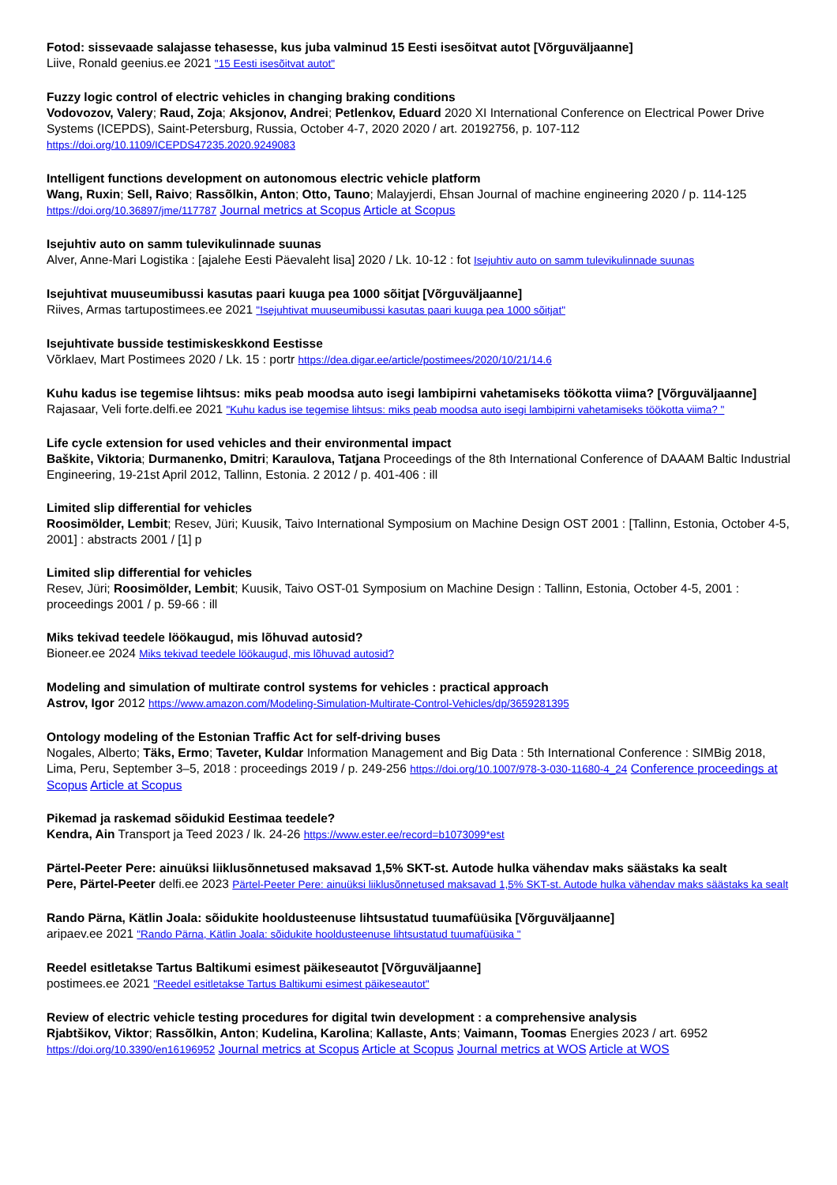Fotod: sissevaade salajasse tehasesse, kus juba valminud 15 Eesti isesõitvat autot [Võrguväljaanne]
Liive, Ronald geenius.ee 2021 "15 Eesti isesõitvat autot"
Fuzzy logic control of electric vehicles in changing braking conditions
Vodovozov, Valery; Raud, Zoja; Aksjonov, Andrei; Petlenkov, Eduard 2020 XI International Conference on Electrical Power Drive Systems (ICEPDS), Saint-Petersburg, Russia, October 4-7, 2020 2020 / art. 20192756, p. 107-112
https://doi.org/10.1109/ICEPDS47235.2020.9249083
Intelligent functions development on autonomous electric vehicle platform
Wang, Ruxin; Sell, Raivo; Rassõlkin, Anton; Otto, Tauno; Malayjerdi, Ehsan Journal of machine engineering 2020 / p. 114-125 https://doi.org/10.36897/jme/117787 Journal metrics at Scopus Article at Scopus
Isejuhtiv auto on samm tulevikulinnade suunas
Alver, Anne-Mari Logistika : [ajalehe Eesti Päevaleht lisa] 2020 / Lk. 10-12 : fot Isejuhtiv auto on samm tulevikulinnade suunas
Isejuhtivat muuseumibussi kasutas paari kuuga pea 1000 sõitjat [Võrguväljaanne]
Riives, Armas tartupostimees.ee 2021 "Isejuhtivat muuseumibussi kasutas paari kuuga pea 1000 sõitjat"
Isejuhtivate busside testimiskeskkond Eestisse
Võrklaev, Mart Postimees 2020 / Lk. 15 : portr https://dea.digar.ee/article/postimees/2020/10/21/14.6
Kuhu kadus ise tegemise lihtsus: miks peab moodsa auto isegi lambipirni vahetamiseks töökotta viima? [Võrguväljaanne]
Rajasaar, Veli forte.delfi.ee 2021 "Kuhu kadus ise tegemise lihtsus: miks peab moodsa auto isegi lambipirni vahetamiseks töökotta viima? "
Life cycle extension for used vehicles and their environmental impact
Baškite, Viktoria; Durmanenko, Dmitri; Karaulova, Tatjana Proceedings of the 8th International Conference of DAAAM Baltic Industrial Engineering, 19-21st April 2012, Tallinn, Estonia. 2 2012 / p. 401-406 : ill
Limited slip differential for vehicles
Roosimölder, Lembit; Resev, Jüri; Kuusik, Taivo International Symposium on Machine Design OST 2001 : [Tallinn, Estonia, October 4-5, 2001] : abstracts 2001 / [1] p
Limited slip differential for vehicles
Resev, Jüri; Roosimölder, Lembit; Kuusik, Taivo OST-01 Symposium on Machine Design : Tallinn, Estonia, October 4-5, 2001 : proceedings 2001 / p. 59-66 : ill
Miks tekivad teedele löökaugud, mis lõhuvad autosid?
Bioneer.ee 2024 Miks tekivad teedele löökaugud, mis lõhuvad autosid?
Modeling and simulation of multirate control systems for vehicles : practical approach
Astrov, Igor 2012 https://www.amazon.com/Modeling-Simulation-Multirate-Control-Vehicles/dp/3659281395
Ontology modeling of the Estonian Traffic Act for self-driving buses
Nogales, Alberto; Täks, Ermo; Taveter, Kuldar Information Management and Big Data : 5th International Conference : SIMBig 2018, Lima, Peru, September 3–5, 2018 : proceedings 2019 / p. 249-256 https://doi.org/10.1007/978-3-030-11680-4_24 Conference proceedings at Scopus Article at Scopus
Pikemad ja raskemad sõidukid Eestimaa teedele?
Kendra, Ain Transport ja Teed 2023 / lk. 24-26 https://www.ester.ee/record=b1073099*est
Pärtel-Peeter Pere: ainuüksi liiklusõnnetused maksavad 1,5% SKT-st. Autode hulka vähendav maks säästaks ka sealt
Pere, Pärtel-Peeter delfi.ee 2023 Pärtel-Peeter Pere: ainuüksi liiklusõnnetused maksavad 1,5% SKT-st. Autode hulka vähendav maks säästaks ka sealt
Rando Pärna, Kätlin Joala: sõidukite hooldusteenuse lihtsustatud tuumafüüsika [Võrguväljaanne]
aripaev.ee 2021 "Rando Pärna, Kätlin Joala: sõidukite hooldusteenuse lihtsustatud tuumafüüsika "
Reedel esitletakse Tartus Baltikumi esimest päikeseautot [Võrguväljaanne]
postimees.ee 2021 "Reedel esitletakse Tartus Baltikumi esimest päikeseautot"
Review of electric vehicle testing procedures for digital twin development : a comprehensive analysis
Rjabtšikov, Viktor; Rassõlkin, Anton; Kudelina, Karolina; Kallaste, Ants; Vaimann, Toomas Energies 2023 / art. 6952
https://doi.org/10.3390/en16196952 Journal metrics at Scopus Article at Scopus Journal metrics at WOS Article at WOS